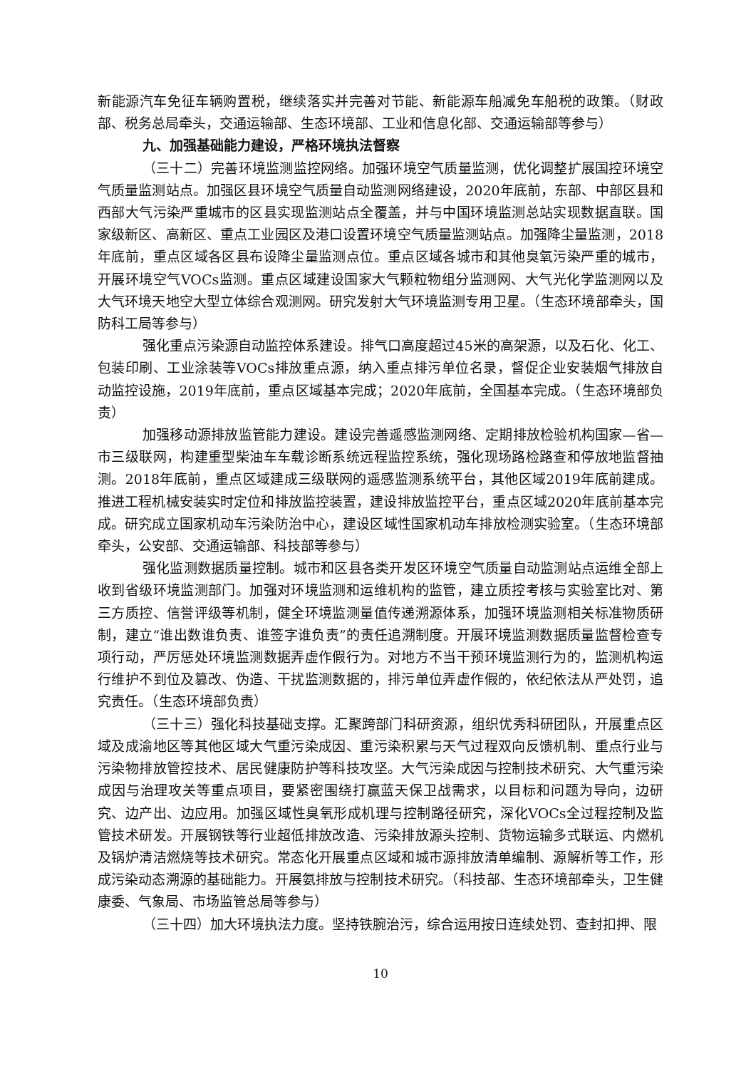新能源汽车免征车辆购置税，继续落实并完善对节能、新能源车船减免车船税的政策。（财政部、税务总局牵头，交通运输部、生态环境部、工业和信息化部、交通运输部等参与）
九、加强基础能力建设，严格环境执法督察
（三十二）完善环境监测监控网络。加强环境空气质量监测，优化调整扩展国控环境空气质量监测站点。加强区县环境空气质量自动监测网络建设，2020年底前，东部、中部区县和西部大气污染严重城市的区县实现监测站点全覆盖，并与中国环境监测总站实现数据直联。国家级新区、高新区、重点工业园区及港口设置环境空气质量监测站点。加强降尘量监测，2018年底前，重点区域各区县布设降尘量监测点位。重点区域各城市和其他臭氧污染严重的城市，开展环境空气VOCs监测。重点区域建设国家大气颗粒物组分监测网、大气光化学监测网以及大气环境天地空大型立体综合观测网。研究发射大气环境监测专用卫星。（生态环境部牵头，国防科工局等参与）
强化重点污染源自动监控体系建设。排气口高度超过45米的高架源，以及石化、化工、包装印刷、工业涂装等VOCs排放重点源，纳入重点排污单位名录，督促企业安装烟气排放自动监控设施，2019年底前，重点区域基本完成；2020年底前，全国基本完成。（生态环境部负责）
加强移动源排放监管能力建设。建设完善遥感监测网络、定期排放检验机构国家—省—市三级联网，构建重型柴油车车载诊断系统远程监控系统，强化现场路检路查和停放地监督抽测。2018年底前，重点区域建成三级联网的遥感监测系统平台，其他区域2019年底前建成。推进工程机械安装实时定位和排放监控装置，建设排放监控平台，重点区域2020年底前基本完成。研究成立国家机动车污染防治中心，建设区域性国家机动车排放检测实验室。（生态环境部牵头，公安部、交通运输部、科技部等参与）
强化监测数据质量控制。城市和区县各类开发区环境空气质量自动监测站点运维全部上收到省级环境监测部门。加强对环境监测和运维机构的监管，建立质控考核与实验室比对、第三方质控、信誉评级等机制，健全环境监测量值传递溯源体系，加强环境监测相关标准物质研制，建立“谁出数谁负责、谁签字谁负责”的责任追溯制度。开展环境监测数据质量监督检查专项行动，严厉惩处环境监测数据弄虚作假行为。对地方不当干预环境监测行为的，监测机构运行维护不到位及篡改、伪造、干扰监测数据的，排污单位弄虚作假的，依纪依法从严处罚，追究责任。（生态环境部负责）
（三十三）强化科技基础支撑。汇聚跨部门科研资源，组织优秀科研团队，开展重点区域及成渝地区等其他区域大气重污染成因、重污染积累与天气过程双向反馈机制、重点行业与污染物排放管控技术、居民健康防护等科技攻坚。大气污染成因与控制技术研究、大气重污染成因与治理攻关等重点项目，要紧密围绕打赢蓝天保卫战需求，以目标和问题为导向，边研究、边产出、边应用。加强区域性臭氧形成机理与控制路径研究，深化VOCs全过程控制及监管技术研发。开展钢铁等行业超低排放改造、污染排放源头控制、货物运输多式联运、内燃机及锅炉清洁燃烧等技术研究。常态化开展重点区域和城市源排放清单编制、源解析等工作，形成污染动态溯源的基础能力。开展氨排放与控制技术研究。（科技部、生态环境部牵头，卫生健康委、气象局、市场监管总局等参与）
（三十四）加大环境执法力度。坚持铁腕治污，综合运用按日连续处罚、查封扣押、限
10